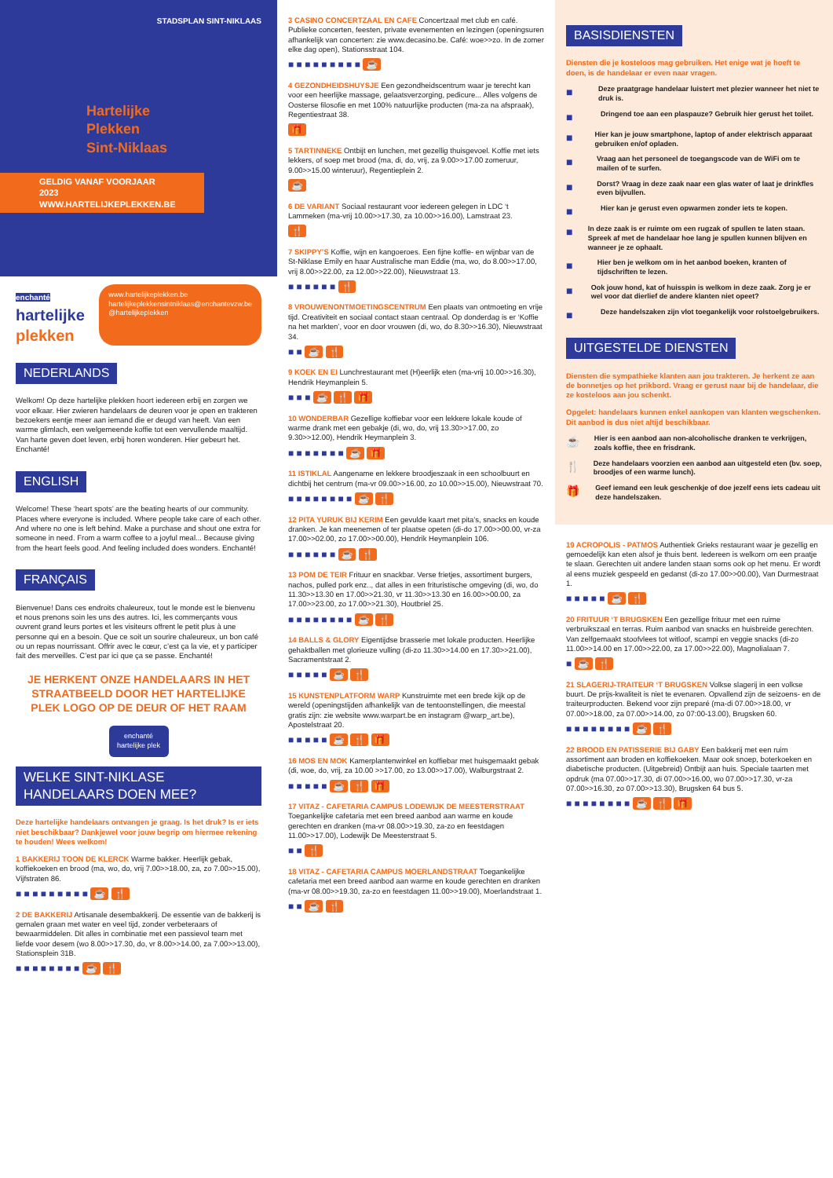Hartelijke
Plekken
Sint-Niklaas
STADSPLAN SINT-NIKLAAS
GELDIG VANAF VOORJAAR 2023
WWW.HARTELIJKEPLEKKEN.BE
enchanté
hartelijke
plekken
www.hartelijkeplekken.be
hartelijkeplekkensintniklaas@enchantevzw.be
@hartelijkeplekken
NEDERLANDS
Welkom! Op deze hartelijke plekken hoort iedereen erbij en zorgen we voor elkaar. Hier zwieren handelaars de deuren voor je open en trakteren bezoekers eentje meer aan iemand die er deugd van heeft. Van een warme glimlach, een welgemeende koffie tot een vervullende maaltijd. Van harte geven doet leven, erbij horen wonderen. Hier gebeurt het. Enchanté!
ENGLISH
Welcome! These ‘heart spots’ are the beating hearts of our community. Places where everyone is included. Where people take care of each other. And where no one is left behind. Make a purchase and shout one extra for someone in need. From a warm coffee to a joyful meal... Because giving from the heart feels good. And feeling included does wonders. Enchanté!
FRANÇAIS
Bienvenue! Dans ces endroits chaleureux, tout le monde est le bienvenu et nous prenons soin les uns des autres. Ici, les commerçants vous ouvrent grand leurs portes et les visiteurs offrent le petit plus à une personne qui en a besoin. Que ce soit un sourire chaleureux, un bon café ou un repas nourrissant. Offrir avec le cœur, c’est ça la vie, et y participer fait des merveilles. C’est par ici que ça se passe. Enchanté!
JE HERKENT ONZE HANDELAARS IN HET STRAATBEELD DOOR HET HARTELIJKE PLEK LOGO OP DE DEUR OF HET RAAM
enchanté
hartelijke plek
WELKE SINT-NIKLASE HANDELAARS DOEN MEE?
Deze hartelijke handelaars ontvangen je graag. Is het druk? Is er iets niet beschikbaar? Dankjewel voor jouw begrip om hiermee rekening te houden! Wees welkom!
1 BAKKERIJ TOON DE KLERCK Warme bakker. Heerlijk gebak, koffiekoeken en brood (ma, wo, do, vrij 7.00>>18.00, za, zo 7.00>>15.00), Vijfstraten 86.
■ ■ ■ ■ ■ ■ ■ ■ ■ ☕ 🍴
2 DE BAKKERIJ Artisanale desembakkerij. De essentie van de bakkerij is gemalen graan met water en veel tijd, zonder verbeteraars of bewaarmiddelen. Dit alles in combinatie met een passievol team met liefde voor desem (wo 8.00>>17.30, do, vr 8.00>>14.00, za 7.00>>13.00), Stationsplein 31B.
■ ■ ■ ■ ■ ■ ■ ■ ☕ 🍴
3 CASINO CONCERTZAAL EN CAFE Concertzaal met club en café. Publieke concerten, feesten, private evenementen en lezingen (openingsuren afhankelijk van concerten: zie www.decasino.be. Café: woe>>zo. In de zomer elke dag open), Stationsstraat 104.
■ ■ ■ ■ ■ ■ ■ ■ ■ ☕
4 GEZONDHEIDSHUYSJE Een gezondheidscentrum waar je terecht kan voor een heerlijke massage, gelaatsverzorging, pedicure... Alles volgens de Oosterse filosofie en met 100% natuurlijke producten (ma-za na afspraak), Regentiestraat 38.
🎁
5 TARTINNEKE Ontbijt en lunchen, met gezellig thuisgevoel. Koffie met iets lekkers, of soep met brood (ma, di, do, vrij, za 9.00>>17.00 zomeruur, 9.00>>15.00 winteruur), Regentieplein 2.
☕
6 DE VARIANT Sociaal restaurant voor iedereen gelegen in LDC ‘t Lammeken (ma-vrij 10.00>>17.30, za 10.00>>16.00), Lamstraat 23.
🍴
7 SKIPPY’S Koffie, wijn en kangoeroes. Een fijne koffie- en wijnbar van de St-Niklase Emily en haar Australische man Eddie (ma, wo, do 8.00>>17.00, vrij 8.00>>22.00, za 12.00>>22.00), Nieuwstraat 13.
■ ■ ■ ■ ■ ■ 🍴
8 VROUWENONTMOETINGSCENTRUM Een plaats van ontmoeting en vrije tijd. Creativiteit en sociaal contact staan centraal. Op donderdag is er ‘Koffie na het markten’, voor en door vrouwen (di, wo, do 8.30>>16.30), Nieuwstraat 34.
■ ■ ☕ 🍴
9 KOEK EN EI Lunchrestaurant met (H)eerlijk eten (ma-vrij 10.00>>16.30), Hendrik Heymanplein 5.
■ ■ ■ ☕ 🍴 🎁
10 WONDERBAR Gezellige koffiebar voor een lekkere lokale koude of warme drank met een gebakje (di, wo, do, vrij 13.30>>17.00, zo 9.30>>12.00), Hendrik Heymanplein 3.
■ ■ ■ ■ ■ ■ ■ ☕ 🎁
11 ISTIKLAL Aangename en lekkere broodjeszaak in een schoolbuurt en dichtbij het centrum (ma-vr 09.00>>16.00, zo 10.00>>15.00), Nieuwstraat 70.
■ ■ ■ ■ ■ ■ ■ ■ ☕ 🍴
12 PITA YURUK BIJ KERIM Een gevulde kaart met pita’s, snacks en koude dranken. Je kan meenemen of ter plaatse opeten (di-do 17.00>>00.00, vr-za 17.00>>02.00, zo 17.00>>00.00), Hendrik Heymanplein 106.
■ ■ ■ ■ ■ ■ ☕ 🍴
13 POM DE TEIR Frituur en snackbar. Verse frietjes, assortiment burgers, nachos, pulled pork enz.., dat alles in een frituristische omgeving (di, wo, do 11.30>>13.30 en 17.00>>21.30, vr 11.30>>13.30 en 16.00>>00.00, za 17.00>>23.00, zo 17.00>>21.30), Houtbriel 25.
■ ■ ■ ■ ■ ■ ■ ■ ☕ 🍴
14 BALLS & GLORY Eigentijdse brasserie met lokale producten. Heerlijke gehaktballen met glorieuze vulling (di-zo 11.30>>14.00 en 17.30>>21.00), Sacramentstraat 2.
■ ■ ■ ■ ■ ☕ 🍴
15 KUNSTENPLATFORM WARP Kunstruimte met een brede kijk op de wereld (openingstijden afhankelijk van de tentoonstellingen, die meestal gratis zijn: zie website www.warpart.be en instagram @warp_art.be), Apostelstraat 20.
■ ■ ■ ■ ■ ☕ 🍴 🎁
16 MOS EN MOK Kamerplantenwinkel en koffiebar met huisgemaakt gebak (di, woe, do, vrij, za 10.00 >>17.00, zo 13.00>>17.00), Walburgstraat 2.
■ ■ ■ ■ ■ ☕ 🍴 🎁
17 VITAZ - CAFETARIA CAMPUS LODEWIJK DE MEESTERSTRAAT Toegankelijke cafetaria met een breed aanbod aan warme en koude gerechten en dranken (ma-vr 08.00>>19.30, za-zo en feestdagen 11.00>>17.00), Lodewijk De Meesterstraat 5.
■ ■ 🍴
18 VITAZ - CAFETARIA CAMPUS MOERLANDSTRAAT Toegankelijke cafetaria met een breed aanbod aan warme en koude gerechten en dranken (ma-vr 08.00>>19.30, za-zo en feestdagen 11.00>>19.00), Moerlandstraat 1.
■ ■ ☕ 🍴
BASISDIENSTEN
Diensten die je kosteloos mag gebruiken. Het enige wat je hoeft te doen, is de handelaar er even naar vragen.
■ Deze praatgrage handelaar luistert met plezier wanneer het niet te druk is.
■ Dringend toe aan een plaspauze? Gebruik hier gerust het toilet.
■ Hier kan je jouw smartphone, laptop of ander elektrisch apparaat gebruiken en/of opladen.
■ Vraag aan het personeel de toegangscode van de WiFi om te mailen of te surfen.
■ Dorst? Vraag in deze zaak naar een glas water of laat je drinkfles even bijvullen.
■ Hier kan je gerust even opwarmen zonder iets te kopen.
■ In deze zaak is er ruimte om een rugzak of spullen te laten staan. Spreek af met de handelaar hoe lang je spullen kunnen blijven en wanneer je ze ophaalt.
■ Hier ben je welkom om in het aanbod boeken, kranten of tijdschriften te lezen.
■ Ook jouw hond, kat of huisspin is welkom in deze zaak. Zorg je er wel voor dat dierlief de andere klanten niet opeet?
■ Deze handelszaken zijn vlot toegankelijk voor rolstoelgebruikers.
UITGESTELDE DIENSTEN
Diensten die sympathieke klanten aan jou trakteren. Je herkent ze aan de bonnetjes op het prikbord. Vraag er gerust naar bij de handelaar, die ze kosteloos aan jou schenkt.
Opgelet: handelaars kunnen enkel aankopen van klanten wegschenken. Dit aanbod is dus niet altijd beschikbaar.
☕ Hier is een aanbod aan non-alcoholische dranken te verkrijgen, zoals koffie, thee en frisdrank.
🍴 Deze handelaars voorzien een aanbod aan uitgesteld eten (bv. soep, broodjes of een warme lunch).
🎁 Geef iemand een leuk geschenkje of doe jezelf eens iets cadeau uit deze handelszaken.
19 ACROPOLIS - PATMOS Authentiek Grieks restaurant waar je gezellig en gemoedelijk kan eten alsof je thuis bent. Iedereen is welkom om een praatje te slaan. Gerechten uit andere landen staan soms ook op het menu. Er wordt al eens muziek gespeeld en gedanst (di-zo 17.00>>00.00), Van Durmestraat 1.
■ ■ ■ ■ ■ ☕ 🍴
20 FRITUUR ‘T BRUGSKEN Een gezellige frituur met een ruime verbruikszaal en terras. Ruim aanbod van snacks en huisbreide gerechten. Van zelfgemaakt stoofvlees tot witloof, scampi en veggie snacks (di-zo 11.00>>14.00 en 17.00>>22.00, za 17.00>>22.00), Magnolialaan 7.
■ ☕ 🍴
21 SLAGERIJ-TRAITEUR ‘T BRUGSKEN Volkse slagerij in een volkse buurt. De prijs-kwaliteit is niet te evenaren. Opvallend zijn de seizoens- en de traiteurproducten. Bekend voor zijn preparé (ma-di 07.00>>18.00, vr 07.00>>18.00, za 07.00>>14.00, zo 07:00-13.00), Brugsken 60.
■ ■ ■ ■ ■ ■ ■ ■ ☕ 🍴
22 BROOD EN PATISSERIE BIJ GABY Een bakkerij met een ruim assortiment aan broden en koffiekoeken. Maar ook snoep, boterkoeken en diabetische producten. (Uitgebreid) Ontbijt aan huis. Speciale taarten met opdruk (ma 07.00>>17.30, di 07.00>>16.00, wo 07.00>>17.30, vr-za 07.00>>16.30, zo 07.00>>13.30), Brugsken 64 bus 5.
■ ■ ■ ■ ■ ■ ■ ■ ☕ 🍴 🎁